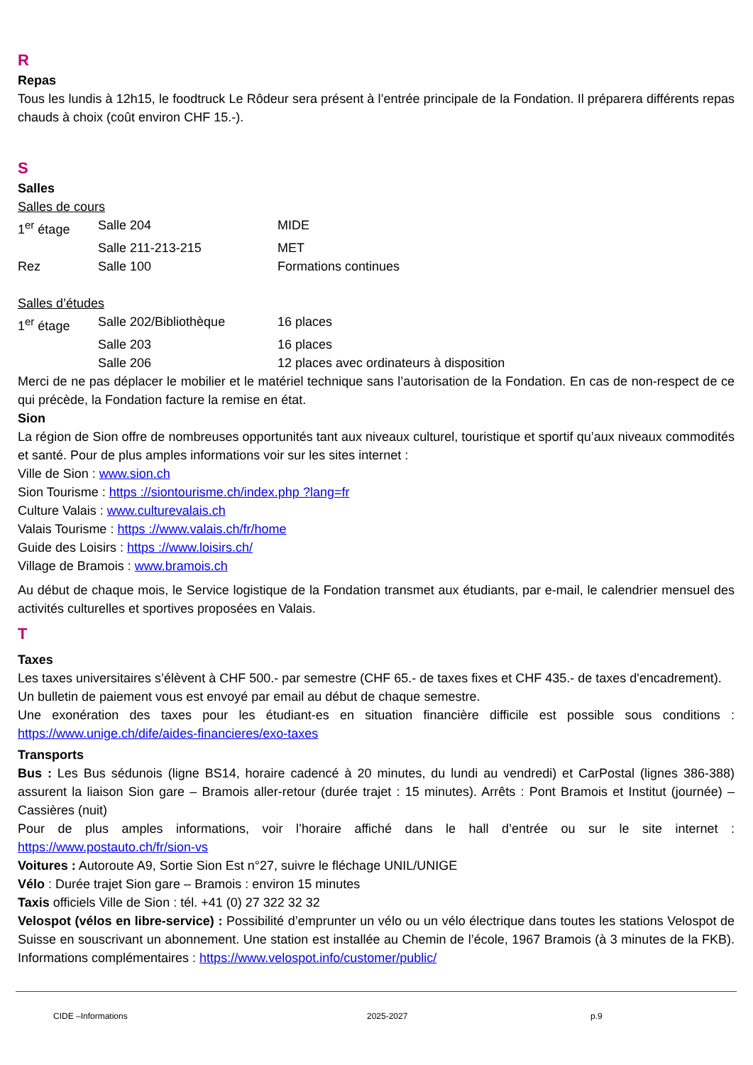R
Repas
Tous les lundis à 12h15, le foodtruck Le Rôdeur sera présent à l’entrée principale de la Fondation. Il préparera différents repas chauds à choix (coût environ CHF 15.-).
S
Salles
Salles de cours
| 1<sup>er</sup> étage | Salle 204 | MIDE |
| | Salle 211-213-215 | MET |
| Rez | Salle 100 | Formations continues |
Salles d’études
| 1<sup>er</sup> étage | Salle 202/Bibliothèque | 16 places |
| | Salle 203 | 16 places |
| | Salle 206 | 12 places avec ordinateurs à disposition |
Merci de ne pas déplacer le mobilier et le matériel technique sans l’autorisation de la Fondation. En cas de non-respect de ce qui précède, la Fondation facture la remise en état.
Sion
La région de Sion offre de nombreuses opportunités tant aux niveaux culturel, touristique et sportif qu’aux niveaux commodités et santé. Pour de plus amples informations voir sur les sites internet :
Ville de Sion : www.sion.ch
Sion Tourisme : https ://siontourisme.ch/index.php ?lang=fr
Culture Valais : www.culturevalais.ch
Valais Tourisme : https ://www.valais.ch/fr/home
Guide des Loisirs : https ://www.loisirs.ch/
Village de Bramois : www.bramois.ch
Au début de chaque mois, le Service logistique de la Fondation transmet aux étudiants, par e-mail, le calendrier mensuel des activités culturelles et sportives proposées en Valais.
T
Taxes
Les taxes universitaires s’élèvent à CHF 500.- par semestre (CHF 65.- de taxes fixes et CHF 435.- de taxes d'encadrement).
Un bulletin de paiement vous est envoyé par email au début de chaque semestre.
Une exonération des taxes pour les étudiant-es en situation financière difficile est possible sous conditions : https://www.unige.ch/dife/aides-financieres/exo-taxes
Transports
Bus : Les Bus sédunois (ligne BS14, horaire cadencé à 20 minutes, du lundi au vendredi) et CarPostal (lignes 386-388) assurent la liaison Sion gare – Bramois aller-retour (durée trajet : 15 minutes). Arrêts : Pont Bramois et Institut (journée) – Cassières (nuit)
Pour de plus amples informations, voir l’horaire affiché dans le hall d’entrée ou sur le site internet : https://www.postauto.ch/fr/sion-vs
Voitures : Autoroute A9, Sortie Sion Est n°27, suivre le fléchage UNIL/UNIGE
Vélo : Durée trajet Sion gare – Bramois : environ 15 minutes
Taxis officiels Ville de Sion : tél. +41 (0) 27 322 32 32
Velospot (vélos en libre-service) : Possibilité d’emprunter un vélo ou un vélo électrique dans toutes les stations Velospot de Suisse en souscrivant un abonnement. Une station est installée au Chemin de l’école, 1967 Bramois (à 3 minutes de la FKB). Informations complémentaires : https://www.velospot.info/customer/public/
CIDE –Informations 2025-2027 p.9